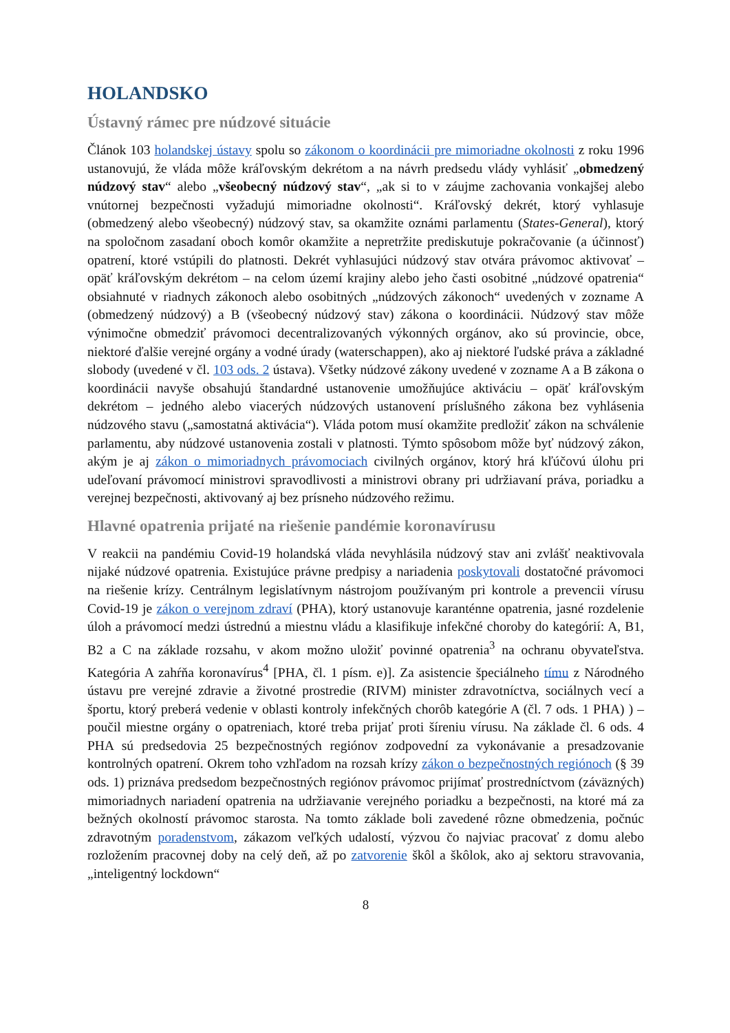HOLANDSKO
Ústavný rámec pre núdzové situácie
Článok 103 holandskej ústavy spolu so zákonom o koordinácii pre mimoriadne okolnosti z roku 1996 ustanovujú, že vláda môže kráľovským dekrétom a na návrh predsedu vlády vyhlásiť „obmedzený núdzový stav“ alebo „všeobecný núdzový stav“, „ak si to v záujme zachovania vonkajšej alebo vnútornej bezpečnosti vyžadujú mimoriadne okolnosti“. Kráľovský dekrét, ktorý vyhlasuje (obmedzený alebo všeobecný) núdzový stav, sa okamžite oznámi parlamentu (States-General), ktorý na spoločnom zasadaní oboch komôr okamžite a nepretržite prediskutuje pokračovanie (a účinnosť) opatrení, ktoré vstúpili do platnosti. Dekrét vyhlasujúci núdzový stav otvára právomoc aktivovať – opäť kráľovským dekrétom – na celom území krajiny alebo jeho časti osobitné „núdzové opatrenia“ obsiahnuté v riadnych zákonoch alebo osobitných „núdzových zákonoch“ uvedených v zozname A (obmedzený núdzový) a B (všeobecný núdzový stav) zákona o koordinácii. Núdzový stav môže výnimočne obmedziť právomoci decentralizovaných výkonných orgánov, ako sú provincie, obce, niektoré ďalšie verejné orgány a vodné úrady (waterschappen), ako aj niektoré ľudské práva a základné slobody (uvedené v čl. 103 ods. 2 ústava). Všetky núdzové zákony uvedené v zozname A a B zákona o koordinácii navyše obsahujú štandardné ustanovenie umožňujúce aktiváciu – opäť kráľovským dekrétom – jedného alebo viacerých núdzových ustanovení príslušného zákona bez vyhlásenia núdzového stavu („samostatná aktivácia“). Vláda potom musí okamžite predložiť zákon na schválenie parlamentu, aby núdzové ustanovenia zostali v platnosti. Týmto spôsobom môže byť núdzový zákon, akým je aj zákon o mimoriadnych právomociach civilných orgánov, ktorý hrá kľúčovú úlohu pri udeľovaní právomocí ministrovi spravodlivosti a ministrovi obrany pri udržiavaní práva, poriadku a verejnej bezpečnosti, aktivovaný aj bez prísneho núdzového režimu.
Hlavné opatrenia prijaté na riešenie pandémie koronavírusu
V reakcii na pandémiu Covid-19 holandská vláda nevyhlásila núdzový stav ani zvlášť neaktivovala nijaké núdzové opatrenia. Existujúce právne predpisy a nariadenia poskytovali dostatočné právomoci na riešenie krízy. Centrálnym legislatívnym nástrojom používaným pri kontrole a prevencii vírusu Covid-19 je zákon o verejnom zdraví (PHA), ktorý ustanovuje karanténne opatrenia, jasné rozdelenie úloh a právomocí medzi ústrednú a miestnu vládu a klasifikuje infekčné choroby do kategórií: A, B1, B2 a C na základe rozsahu, v akom možno uložiť povinné opatrenia<sup>3</sup> na ochranu obyvateľstva. Kategória A zahŕňa koronavírus<sup>4</sup> [PHA, čl. 1 písm. e)]. Za asistencie špeciálneho tímu z Národného ústavu pre verejné zdravie a životné prostredie (RIVM) minister zdravotníctva, sociálnych vecí a športu, ktorý preberá vedenie v oblasti kontroly infekčných chorôb kategórie A (čl. 7 ods. 1 PHA) ) – poučil miestne orgány o opatreniach, ktoré treba prijať proti šíreniu vírusu. Na základe čl. 6 ods. 4 PHA sú predsedovia 25 bezpečnostných regiónov zodpovední za vykonávanie a presadzovanie kontrolných opatrení. Okrem toho vzhľadom na rozsah krízy zákon o bezpečnostných regiónoch (§ 39 ods. 1) priznáva predsedom bezpečnostných regiónov právomoc prijímať prostredníctvom (záväzných) mimoriadnych nariadení opatrenia na udržiavanie verejného poriadku a bezpečnosti, na ktoré má za bežných okolností právomoc starosta. Na tomto základe boli zavedené rôzne obmedzenia, počnúc zdravotným poradenstvom, zákazom veľkých udalostí, výzvou čo najviac pracovať z domu alebo rozložením pracovnej doby na celý deň, až po zatvorenie škôl a škôlok, ako aj sektoru stravovania, „inteligentný lockdown“
8